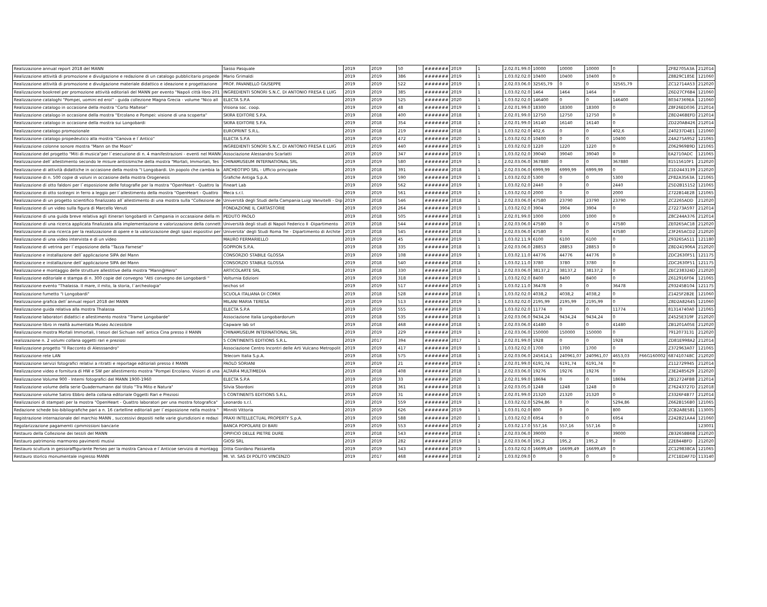| Realizzazione annual report 2018 del MANN | Sasso Pasquale | 2019 | 2019 | 50 | ####### | 2019 | 1 | 2.02.01.99.0 | 10000 | 10000 | 10000 | 0 | | ZF82705A3A | 212014 |
| Realizzazione attività di promozione e divulgazione e redazione di un catalogo pubblicitario propede | Mario Grimaldi | 2019 | 2019 | 386 | ####### | 2019 | 1 | 1.03.02.02.0 | 10400 | 10400 | 10400 | 0 | | Z8829C185E | 121060 |
| Realizzazione attività di promozione e divulgazione materiale didattico e ideazione e progettazione | PROF. PAVANELLO GIUSEPPE | 2019 | 2019 | 522 | ####### | 2019 | 1 | 2.02.03.06.0 | 32565,79 | 0 | 0 | 32565,79 | | ZC12714A53 | 212020 |
| Realizzazione bookreel per promozione attività editoriali del MANN per evento "Napoli città libro 201 | INGREDIENTI SONORI S.N.C. DI ANTONIO FRESA E LUIG | 2019 | 2019 | 385 | ####### | 2019 | 1 | 1.03.02.02.0 | 1464 | 1464 | 1464 | 0 | | Z6D27CF6B4 | 121060 |
| Realizzazione cataloghi "Pompei, uomini ed eroi" - guida collezione Magna Grecia - volume "Nico all | ELECTA S.P.A | 2019 | 2019 | 525 | ####### | 2020 | 1 | 1.03.02.02.0 | 146400 | 0 | 0 | 146400 | | 80347369EA | 121060 |
| Realizzazione catalogo in occasione della mostra "Corto Maltese" | Visiona soc. coop. | 2019 | 2019 | 48 | ####### | 2019 | 1 | 2.02.01.99.0 | 18300 | 18300 | 18300 | 0 | | Z8F26ED036 | 212014 |
| Realizzazione catalogo in occasione della mostra "Ercolano e Pompei: visione di una scoperta" | SKIRA EDITORE S.P.A. | 2019 | 2018 | 400 | ####### | 2018 | 1 | 2.02.01.99.0 | 12750 | 12750 | 12750 | 0 | | Z8D246BEFD | 212014 |
| Realizzazione catalogo in occasione della mostra sui Longobardi | SKIRA EDITORE S.P.A. | 2019 | 2018 | 354 | ####### | 2018 | 1 | 2.02.01.99.0 | 16140 | 16140 | 16140 | 0 | | ZD220AB426 | 212014 |
| Realizzazione catalogo promozionale | EUROPRINT S.R.L. | 2019 | 2018 | 219 | ####### | 2018 | 1 | 1.03.02.02.0 | 402,6 | 0 | 0 | 402,6 | | Z40237D4E1 | 121060 |
| Realizzazione catalogo propedeutico alla mostra "Canova e l`Antico" | ELECTA S.P.A | 2019 | 2019 | 472 | ####### | 2020 | 1 | 1.03.02.02.0 | 10400 | 0 | 0 | 10400 | | Z4A275A952 | 121065 |
| Realizzazione colonne sonore mostra "Mann on the Moon" | INGREDIENTI SONORI S.N.C. DI ANTONIO FRESA E LUIG | 2019 | 2019 | 440 | ####### | 2019 | 1 | 1.03.02.02.0 | 1220 | 1220 | 1220 | 0 | | Z062969B9D | 121065 |
| Realizzazione del progetto "Miti di musica"per l`esecuzione di n. 4 manifestrazioni - eventi nel MANN | Associazione Alessandro Scarlatti | 2019 | 2019 | 347 | ####### | 2019 | 1 | 1.03.02.02.0 | 39040 | 39040 | 39040 | 0 | | EA2710ADC | 121065 |
| Realizzazione dell`allestimento secondo le misure antisismiche della mostra "Mortali, Immortali, Tes | CHINAMUSEUM INTERNATIONAL SRL | 2019 | 2019 | 580 | ####### | 2019 | 1 | 2.02.03.06.0 | 367880 | 0 | 0 | 367880 | | 81515610F1 | 212020 |
| Realizzazione di attività didattiche in occasione della mostra "I Longobardi. Un popolo che cambia la | ARCHEOTIPO SRL - Ufficio principale | 2019 | 2018 | 391 | ####### | 2018 | 1 | 2.02.03.06.0 | 6999,99 | 6999,99 | 6999,99 | 0 | | Z1D2443139 | 212020 |
| Realizzazione di n. 500 copie di voluni in occasione della mostra Orogenesis | Grafiche Antiga S.p.A. | 2019 | 2019 | 590 | ####### | 2019 | 1 | 1.03.02.02.0 | 5300 | 0 | 0 | 5300 | | ZF82A3563A | 121065 |
| Realizzazione di otto faldoni per l`esposizione delle fotografie per la mostra "OpenHeart - Quattro la | Fineart Lab | 2019 | 2019 | 562 | ####### | 2019 | 1 | 1.03.02.02.0 | 2440 | 0 | 0 | 2440 | | Z5D2B15152 | 121065 |
| Realizzazione di otto sostegni in ferro a leggio per l`allestimento della mostra "OpenHeart - Quattro | Meca s.r.l. | 2019 | 2019 | 561 | ####### | 2019 | 1 | 1.03.02.02.0 | 2000 | 0 | 0 | 2000 | | Z722B14E28 | 121065 |
| Realizzazione di un progetto scientifico finalizzato all`allestimento di una mostra sulla "Collezione de | Università degli Studi della Campania Luigi Vanvitelli - Dip | 2019 | 2018 | 546 | ####### | 2018 | 1 | 2.02.03.06.0 | 47580 | 23790 | 23790 | 23790 | | ZC2265ADD | 212020 |
| Realizzazione di un video sulla figura di Marcello Venuti | FONDAZIONE IL CARTASTORIE | 2019 | 2019 | 264 | ####### | 2019 | 1 | 1.03.02.02.0 | 3904 | 3904 | 3904 | 0 | | Z72273A597 | 212014 |
| Realizzazione di una guida breve relativa agli itinerari longobardi in Campania in occasaione della m | PEDUTO PAOLO | 2019 | 2018 | 505 | ####### | 2018 | 1 | 2.02.01.99.0 | 1000 | 1000 | 1000 | 0 | | Z8C244A376 | 212014 |
| Realizzazione di una ricerca applicata finalizzata alla implementazione e valorizzazione della connett | Università degli studi di Napoli Federico II -Dipartimento | 2019 | 2018 | 544 | ####### | 2018 | 1 | 2.02.03.06.0 | 47580 | 0 | 0 | 47580 | | ZE0265AC18 | 212020 |
| Realizzazione di una ricerca per la realizzazione di opere e la valorizzazione degli spazi espositivi per | Universita' degli Studi Roma Tre - Dipartimento di Archite | 2019 | 2018 | 545 | ####### | 2018 | 1 | 2.02.03.06.0 | 47580 | 0 | 0 | 47580 | | Z3F265ACD2 | 212020 |
| Realizzazione di una video intervista e di un video | MAURO FERMARIELLO | 2019 | 2019 | 45 | ####### | 2019 | 1 | 1.03.02.11.9 | 6100 | 6100 | 6100 | 0 | | Z93265A511 | 121180 |
| Realizzazione di vetrina per l`esposizione della "Tazza Farnese" | GOPPION S.P.A. | 2019 | 2018 | 335 | ####### | 2018 | 1 | 2.02.03.06.0 | 28853 | 28853 | 28853 | 0 | | Z8D241906A | 212020 |
| Realizzazione e installazione dell`applicazione SIPA del Mann | CONSORZIO STABILE GLOSSA | 2019 | 2019 | 108 | ####### | 2019 | 1 | 1.03.02.11.0 | 44776 | 44776 | 44776 | 0 | | ZDC2630F51 | 121175 |
| Realizzazione e installazione dell`applicazione SIPA del Mann | CONSORZIO STABILE GLOSSA | 2019 | 2018 | 540 | ####### | 2018 | 1 | 1.03.02.11.0 | 3780 | 3780 | 3780 | 0 | | ZDC2630F51 | 121175 |
| Realizzazione e montaggio delle strutture allestitive della mostra "Mann@Hero" | ARTICOLARTE SRL | 2019 | 2018 | 330 | ####### | 2018 | 1 | 2.02.03.06.0 | 38137,2 | 38137,2 | 38137,2 | 0 | | ZEC238324D | 212020 |
| Realizzazione editoriale e stampa di n. 300 copie del convegno "Atti convegno dei Longobardi " | Volturnia Edizioni | 2019 | 2019 | 318 | ####### | 2019 | 1 | 1.03.02.02.0 | 8400 | 8400 | 8400 | 0 | | Z612916F04 | 121065 |
| Realizzazione evento "Thalassa. Il mare, il mito, la storia, l`archeologia" | teichos srl | 2019 | 2019 | 517 | ####### | 2019 | 1 | 1.03.02.11.0 | 36478 | 0 | 0 | 36478 | | Z93245B104 | 121175 |
| Realizzazione fumetto "I Longobardi" | SCUOLA ITALIANA DI COMIX | 2019 | 2018 | 528 | ####### | 2018 | 1 | 1.03.02.02.0 | 4038,2 | 4038,2 | 4038,2 | 0 | | Z1425F2B2E | 121060 |
| Realizzazione grafica dell`annual report 2018 del MANN | MILANI MARIA TERESA | 2019 | 2019 | 513 | ####### | 2019 | 1 | 1.03.02.02.0 | 2195,99 | 2195,99 | 2195,99 | 0 | | Z8D2A82645 | 121060 |
| Realizzazione guida relativa alla mostra Thalassa | ELECTA S.P.A | 2019 | 2019 | 555 | ####### | 2019 | 1 | 1.03.02.02.0 | 11774 | 0 | 0 | 11774 | | 81314740A0 | 121065 |
| Realizzazione laboratori didattici e allestimento mostra "Trame Longobarde" | Associazione Italia Longobardorum | 2019 | 2018 | 535 | ####### | 2018 | 1 | 2.02.03.06.0 | 9434,24 | 9434,24 | 9434,24 | 0 | | Z4525E319F | 212020 |
| Realizzazione libro in realtà aumentata Museo Accessibile | Capware lab srl | 2019 | 2018 | 468 | ####### | 2018 | 1 | 2.02.03.06.0 | 41480 | 0 | 0 | 41480 | | ZB1201A05E | 212020 |
| Realizzazione mostra Mortali Immortali, I tesori del Sichuan nell`antica Cina presso il MANN | CHINAMUSEUM INTERNATIONAL SRL | 2019 | 2019 | 229 | ####### | 2019 | 1 | 2.02.03.06.0 | 150000 | 150000 | 150000 | 0 | | 7912073131 | 212020 |
| realizzazione n. 2 volumi collana oggetti rari e preziosi | 5 CONTINENTS EDITIONS S.R.L. | 2019 | 2017 | 394 | ####### | 2017 | 1 | 2.02.01.99.0 | 1928 | 0 | 0 | 1928 | | ZD81E998A2 | 212014 |
| Realizzazione progetto "Il Racconto di Alesssandro" | Associazione Centro Incontri delle Arti Vulcano Metropolit | 2019 | 2019 | 417 | ####### | 2019 | 1 | 1.03.02.02.0 | 1700 | 1700 | 1700 | 0 | | Z372963A07 | 121065 |
| Realizzazione rete LAN | Telecom Italia S.p.A. | 2019 | 2018 | 575 | ####### | 2018 | 1 | 2.02.03.06.0 | 245614,1 | 240961,07 | 240961,07 | 4653,03 | F66G160002 | 687410748C | 212020 |
| Realizzazione servizi fotografici relativi a ritratti e reportage editoriali presso il MANN | PAOLO SORIANI | 2019 | 2019 | 21 | ####### | 2019 | 1 | 2.02.01.99.0 | 6191,74 | 6191,74 | 6191,74 | 0 | | Z112729945 | 212014 |
| Realizzazione video e fornitura di HW e SW per allestimento mostra "Pompei Ercolano. Visioni di una | ALTAIR4 MULTIMEDIA | 2019 | 2018 | 408 | ####### | 2018 | 1 | 2.02.03.06.0 | 19276 | 19276 | 19276 | 0 | | Z3E2485629 | 212020 |
| Realizzazione Volume 900 - Interni fotografici del MANN 1900-1960 | ELECTA S.P.A | 2019 | 2019 | 33 | ####### | 2020 | 1 | 2.02.01.99.0 | 18694 | 0 | 0 | 18694 | | ZB12724FB8 | 212014 |
| Realizzazione volume della serie Quadernumann dal titolo "Tra Mito e Natura" | Silvia Sbordoni | 2019 | 2018 | 361 | ####### | 2018 | 1 | 2.02.03.05.0 | 1248 | 1248 | 1248 | 0 | | Z76243727D | 212018 |
| Realizzazione volume Satiro Ebbro della collana editoriale Oggetti Rari e Preziosi | 5 CONTINENTS EDITIONS S.R.L. | 2019 | 2019 | 31 | ####### | 2019 | 1 | 2.02.01.99.0 | 21320 | 21320 | 21320 | 0 | | Z3326F4B77 | 212014 |
| Realizzazioni di stampati per la mostra "OpenHeart - Quattro laboratori per una mostra fotografica" | Leonardo s.r.l. | 2019 | 2019 | 559 | ####### | 2019 | 1 | 1.03.02.02.0 | 5294,86 | 0 | 0 | 5294,86 | | Z662B156B0 | 121065 |
| Redazione schede bio-bibliografiche pari a n. 16 cartelline editoriali per l`esposizione nella mostra " | Minniti Vittoria | 2019 | 2019 | 626 | ####### | 2019 | 1 | 1.03.01.02.0 | 800 | 0 | 0 | 800 | | ZCB2A8E581 | 113005 |
| Registrazione internazionale del marchio MANN , successivi depositi nelle varie giursdizioni e redazi | PRAXI INTELLECTUAL PROPERTY S.p.A. | 2019 | 2019 | 588 | ####### | 2020 | 1 | 1.03.02.02.0 | 6954 | 0 | 0 | 6954 | | Z242B21AA4 | 121060 |
| Regolarizzazione pagamemti cpmmissioni bancarie | BANCA POPOLARE DI BARI | 2019 | 2019 | 553 | ####### | 2019 | 2 | 1.03.02.17.0 | 557,16 | 557,16 | 557,16 | 0 | | | 123001 |
| Restauro della Collezione dei tessili del MANN | OPIFICIO DELLE PIETRE DURE | 2019 | 2018 | 543 | ####### | 2018 | 1 | 2.02.03.06.0 | 39000 | 0 | 0 | 39000 | | ZB3265BB6B | 212020 |
| Restauro patrimonio marmoreo pavimenti musivi | GIOSI SRL | 2019 | 2019 | 282 | ####### | 2019 | 1 | 2.02.03.06.0 | 195,2 | 195,2 | 195,2 | 0 | | Z2E844BFD | 212020 |
| Restauro scultura in gessoraffigurante Perseo per la mostra Canova e l`Anticoe servizio di montagg | Ditta Giordano Passarella | 2019 | 2019 | 543 | ####### | 2019 | 1 | 1.03.02.02.0 | 16699,49 | 16699,49 | 16699,49 | 0 | | ZC129838CA | 121065 |
| Restauro storico monumentale ingresso MANN | MI. VI. SAS DI POLITO VINCENZO | 2019 | 2017 | 468 | ####### | 2018 | 2 | 1.03.02.09.0 | 0 | 0 | 0 | 0 | | Z7C1EDAF7D | 113140 |